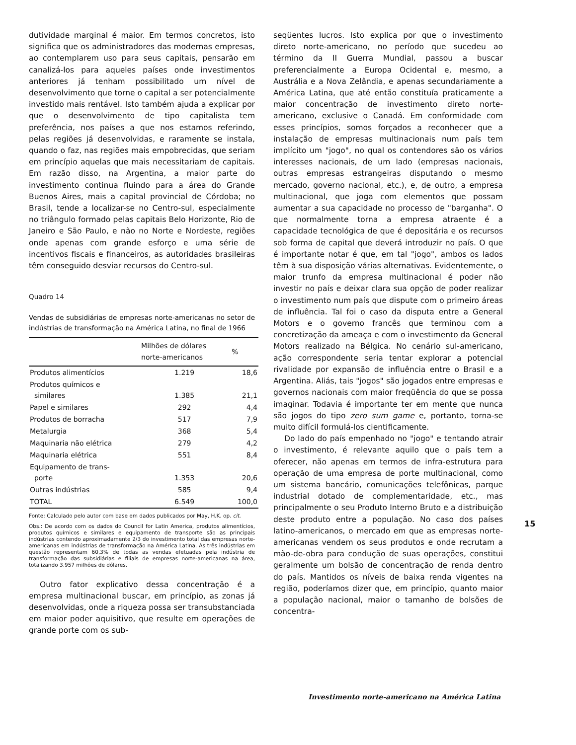dutividade marginal é maior. Em termos concretos, isto significa que os administradores das modernas empresas, ao contemplarem uso para seus capitais, pensarão em canalizá-los para aqueles países onde investimentos anteriores já tenham possibilitado um nível de desenvolvimento que torne o capital a ser potencialmente investido mais rentável. Isto também ajuda a explicar por que o desenvolvimento de tipo capitalista tem preferência, nos países a que nos estamos referindo, pelas regiões já desenvolvidas, e raramente se instala, quando o faz, nas regiões mais empobrecidas, que seriam em princípio aquelas que mais necessitariam de capitais. Em razão disso, na Argentina, a maior parte do investimento continua fluindo para a área do Grande Buenos Aires, mais a capital provincial de Córdoba; no Brasil, tende a localizar-se no Centro-sul, especialmente no triângulo formado pelas capitais Belo Horizonte, Rio de Janeiro e São Paulo, e não no Norte e Nordeste, regiões onde apenas com grande esforço e uma série de incentivos fiscais e financeiros, as autoridades brasileiras têm conseguido desviar recursos do Centro-sul.
Quadro 14
Vendas de subsidiárias de empresas norte-americanas no setor de indústrias de transformação na América Latina, no final de 1966
| | Milhões de dólares norte-americanos | % |
| --- | --- | --- |
| Produtos alimentícios | 1.219 | 18,6 |
| Produtos químicos e similares | 1.385 | 21,1 |
| Papel e similares | 292 | 4,4 |
| Produtos de borracha | 517 | 7,9 |
| Metalurgia | 368 | 5,4 |
| Maquinaria não elétrica | 279 | 4,2 |
| Maquinaria elétrica | 551 | 8,4 |
| Equipamento de trans- porte | 1.353 | 20,6 |
| Outras indústrias | 585 | 9,4 |
| TOTAL | 6.549 | 100,0 |
Fonte: Calculado pelo autor com base em dados publicados por May, H.K. op. cit.
Obs.: De acordo com os dados do Council for Latin America, produtos alimentícios, produtos químicos e similares e equipamento de transporte são as principais indústrias contendo aproximadamente 2/3 do investimento total das empresas norte-americanas em indústrias de transformação na América Latina. As três indústrias em questão representam 60,3% de todas as vendas efetuadas pela indústria de transformação das subsidiárias e filiais de empresas norte-americanas na área, totalizando 3.957 milhões de dólares.
Outro fator explicativo dessa concentração é a empresa multinacional buscar, em princípio, as zonas já desenvolvidas, onde a riqueza possa ser transubstanciada em maior poder aquisitivo, que resulte em operações de grande porte com os sub-
seqüentes lucros. Isto explica por que o investimento direto norte-americano, no período que sucedeu ao término da II Guerra Mundial, passou a buscar preferencialmente a Europa Ocidental e, mesmo, a Austrália e a Nova Zelândia, e apenas secundariamente a América Latina, que até então constituía praticamente a maior concentração de investimento direto norte-americano, exclusive o Canadá. Em conformidade com esses princípios, somos forçados a reconhecer que a instalação de empresas multinacionais num país tem implícito um "jogo", no qual os contendores são os vários interesses nacionais, de um lado (empresas nacionais, outras empresas estrangeiras disputando o mesmo mercado, governo nacional, etc.), e, de outro, a empresa multinacional, que joga com elementos que possam aumentar a sua capacidade no processo de "barganha". O que normalmente torna a empresa atraente é a capacidade tecnológica de que é depositária e os recursos sob forma de capital que deverá introduzir no país. O que é importante notar é que, em tal "jogo", ambos os lados têm à sua disposição várias alternativas. Evidentemente, o maior trunfo da empresa multinacional é poder não investir no país e deixar clara sua opção de poder realizar o investimento num país que dispute com o primeiro áreas de influência. Tal foi o caso da disputa entre a General Motors e o governo francês que terminou com a concretização da ameaça e com o investimento da General Motors realizado na Bélgica. No cenário sul-americano, ação correspondente seria tentar explorar a potencial rivalidade por expansão de influência entre o Brasil e a Argentina. Aliás, tais "jogos" são jogados entre empresas e governos nacionais com maior freqüência do que se possa imaginar. Todavia é importante ter em mente que nunca são jogos do tipo zero sum game e, portanto, torna-se muito difícil formulá-los cientificamente.
Do lado do país empenhado no "jogo" e tentando atrair o investimento, é relevante aquilo que o país tem a oferecer, não apenas em termos de infra-estrutura para operação de uma empresa de porte multinacional, como um sistema bancário, comunicações telefônicas, parque industrial dotado de complementaridade, etc., mas principalmente o seu Produto Interno Bruto e a distribuição deste produto entre a população. No caso dos países latino-americanos, o mercado em que as empresas norte-americanas vendem os seus produtos e onde recrutam a mão-de-obra para condução de suas operações, constitui geralmente um bolsão de concentração de renda dentro do país. Mantidos os níveis de baixa renda vigentes na região, poderíamos dizer que, em princípio, quanto maior a população nacional, maior o tamanho de bolsões de concentra-
15
Investimento norte-americano na América Latina